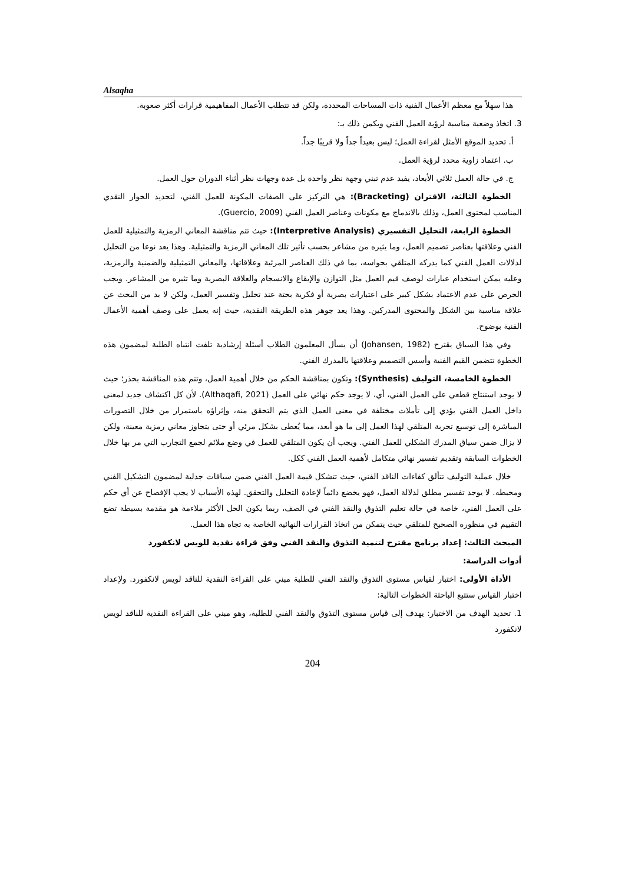Alsaqha
هذا سهلاً مع معظم الأعمال الفنية ذات المساحات المحددة، ولكن قد تتطلب الأعمال المفاهيمية قرارات أكثر صعوبة.
3. اتخاذ وضعية مناسبة لرؤية العمل الفني ويكمن ذلك بـ:
أ. تحديد الموقع الأمثل لقراءة العمل؛ ليس بعيداً جداً ولا قريبًا جداً.
ب. اعتماد زاوية محدد لرؤية العمل.
ج. في حالة العمل ثلاثي الأبعاد، يفيد عدم تبني وجهة نظر واحدة بل عدة وجهات نظر أثناء الدوران حول العمل.
الخطوة الثالثة، الاقتران (Bracketing): هي التركيز على الصفات المكونة للعمل الفني، لتحديد الحوار النقدي المناسب لمحتوى العمل، وذلك بالاندماج مع مكونات وعناصر العمل الفني (Guercio, 2009).
الخطوة الرابعة، التحليل التفسيري (Interpretive Analysis): حيث تتم مناقشة المعاني الرمزية والتمثيلية للعمل الفني وعلاقتها بعناصر تصميم العمل، وما يثيره من مشاعر بحسب تأثير تلك المعاني الرمزية والتمثيلية. وهذا يعد نوعا من التحليل لدلالات العمل الفني كما يدركه المتلقي بحواسه، بما في ذلك العناصر المرئية وعلاقاتها، والمعاني التمثيلية والضمنية والرمزية، وعليه يمكن استخدام عبارات لوصف قيم العمل مثل التوازن والإيقاع والانسجام والعلاقة البصرية وما تثيره من المشاعر. ويجب الحرص على عدم الاعتماد بشكل كبير على اعتبارات بصرية أو فكرية بحتة عند تحليل وتفسير العمل، ولكن لا بد من البحث عن علاقة مناسبة بين الشكل والمحتوى المدركين. وهذا يعد جوهر هذه الطريقة النقدية، حيث إنه يعمل على وصف أهمية الأعمال الفنية بوضوح.
وفي هذا السياق يقترح (Johansen, 1982) أن يسأل المعلمون الطلاب أسئلة إرشادية تلفت انتباه الطلبة لمضمون هذه الخطوة تتضمن القيم الفنية وأسس التصميم وعلاقتها بالمدرك الفني.
الخطوة الخامسة، التوليف (Synthesis): وتكون بمناقشة الحكم من خلال أهمية العمل، وتتم هذه المناقشة بحذر؛ حيث لا يوجد استنتاج قطعي على العمل الفني، أي، لا يوجد حكم نهائي على العمل (Althaqafi, 2021). لأن كل اكتشاف جديد لمعنى داخل العمل الفني يؤدي إلى تأملات مختلفة في معنى العمل الذي يتم التحقق منه، وإثراؤه باستمرار من خلال التصورات المباشرة إلى توسيع تجربة المتلقي لهذا العمل إلى ما هو أبعد، مما يُعطى بشكل مرئي أو حتى يتجاوز معاني رمزية معينة، ولكن لا يزال ضمن سياق المدرك الشكلي للعمل الفني. ويجب أن يكون المتلقي للعمل في وضع ملائم لجمع التجارب التي مر بها خلال الخطوات السابقة وتقديم تفسير نهائي متكامل لأهمية العمل الفني ككل.
خلال عملية التوليف تتألق كفاءات الناقد الفني، حيث تتشكل قيمة العمل الفني ضمن سياقات جدلية لمضمون التشكيل الفني ومحيطه. لا يوجد تفسير مطلق لدلالة العمل، فهو يخضع دائماً لإعادة التحليل والتحقق. لهذه الأسباب لا يجب الإفصاح عن أي حكم على العمل الفني، خاصة في حالة تعليم التذوق والنقد الفني في الصف، ربما يكون الحل الأكثر ملاءمة هو مقدمة بسيطة تضع التقييم في منظوره الصحيح للمتلقي حيث يتمكن من اتخاذ القرارات النهائية الخاصة به تجاه هذا العمل.
المبحث الثالث: إعداد برنامج مقترح لتنمية التذوق والنقد الفني وفق قراءة نقدية للويس لانكفورد
أدوات الدراسة:
الأداة الأولى: اختبار لقياس مستوى التذوق والنقد الفني للطلبة مبني على القراءة النقدية للناقد لويس لانكفورد. ولإعداد اختبار القياس ستتبع الباحثة الخطوات التالية:
1. تحديد الهدف من الاختبار: يهدف إلى قياس مستوى التذوق والنقد الفني للطلبة، وهو مبني على القراءة النقدية للناقد لويس لانكفورد
204